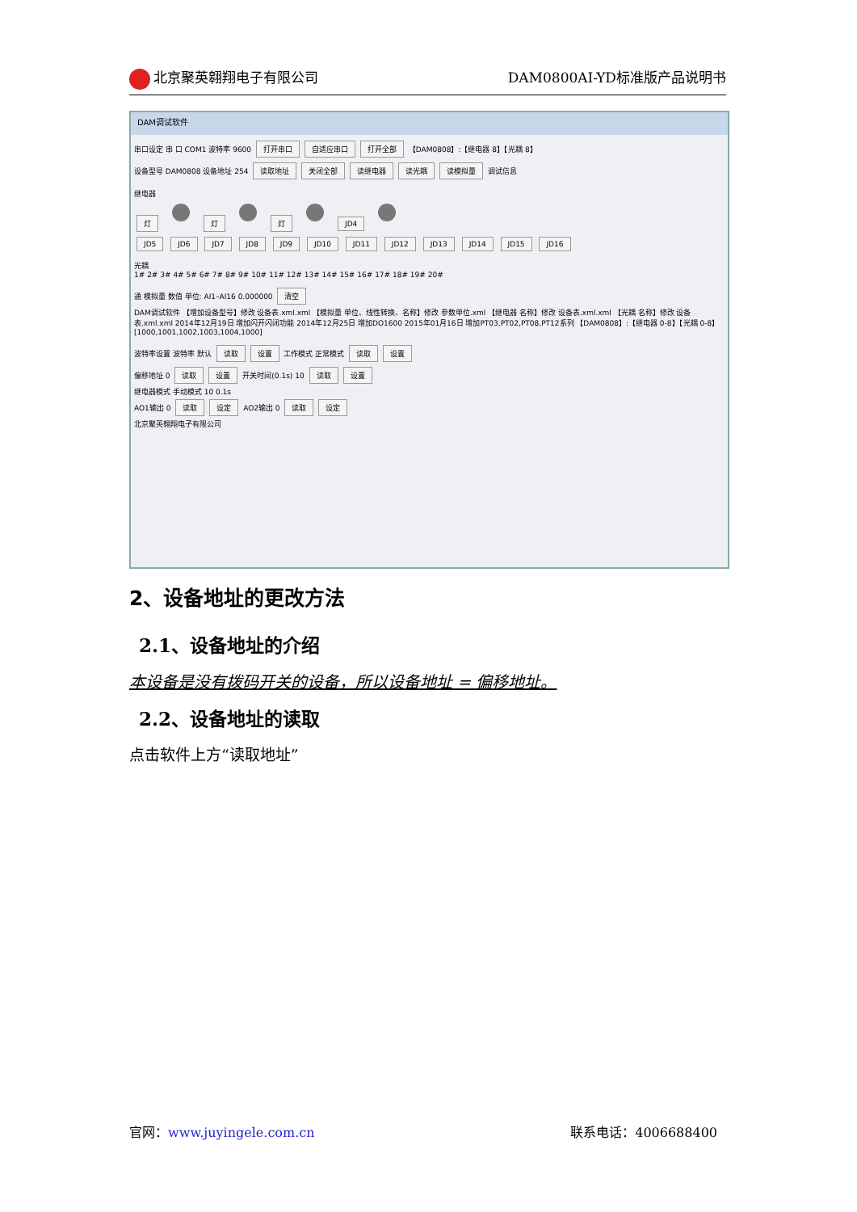北京聚英翱翔电子有限公司 DAM0800AI-YD标准版产品说明书
DAM调试软件
串口设定 串 口 COM1 波特率 9600 打开串口 自适应串口 打开全部 【DAM0808】:【继电器 8】【光耦 8】
设备型号 DAM0808 设备地址 254 读取地址 关闭全部 读继电器 读光耦 读模拟量 调试信息
继电器
灯 灯 灯 JD4
JD5 JD6 JD7 JD8 JD9 JD10 JD11 JD12 JD13 JD14 JD15 JD16
光耦
1# 2# 3# 4# 5# 6# 7# 8# 9# 10# 11# 12# 13# 14# 15# 16# 17# 18# 19# 20#
通 模拟量 数值 单位: AI1–AI16 0.000000 清空
DAM调试软件 【增加设备型号】修改 设备表.xml.xml 【模拟量 单位、线性转换、名称】修改 参数单位.xml 【继电器 名称】修改 设备表.xml.xml 【光耦 名称】修改 设备表.xml.xml 2014年12月19日 增加闪开闪闭功能 2014年12月25日 增加DO1600 2015年01月16日 增加PT03,PT02,PT08,PT12系列 【DAM0808】:【继电器 0-8】【光耦 0-8】[1000,1001,1002,1003,1004,1000]
波特率设置 波特率 默认 读取 设置 工作模式 正常模式 读取 设置
偏移地址 0 读取 设置 开关时间(0.1s) 10 读取 设置
继电器模式 手动模式 10 0.1s
AO1输出 0 读取 设定 AO2输出 0 读取 设定
北京聚英翱翔电子有限公司
2、设备地址的更改方法
2.1、设备地址的介绍
本设备是没有拨码开关的设备，所以设备地址 = 偏移地址。
2.2、设备地址的读取
点击软件上方“读取地址”
官网：www.juyingele.com.cn 联系电话：4006688400